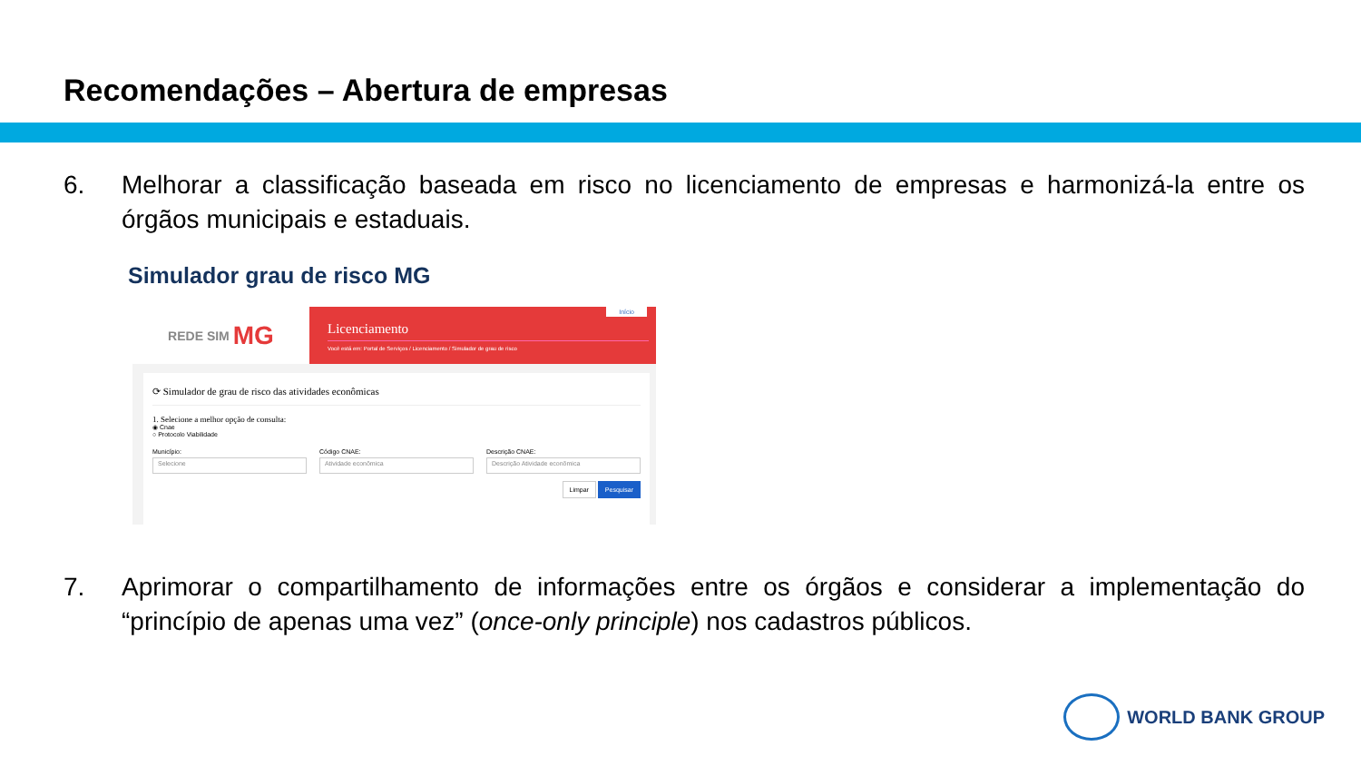Recomendações – Abertura de empresas
6. Melhorar a classificação baseada em risco no licenciamento de empresas e harmonizá-la entre os órgãos municipais e estaduais.
Simulador grau de risco MG
REDE SIM MG
Início
Licenciamento
Você está em: Portal de Serviços / Licenciamento / Simulador de grau de risco
⟳ Simulador de grau de risco das atividades econômicas
1. Selecione a melhor opção de consulta:
◉ Cnae
○ Protocolo Viabilidade
Município:
Selecione
Código CNAE:
Atividade econômica
Descrição CNAE:
Descrição Atividade econômica
Limpar Pesquisar
7. Aprimorar o compartilhamento de informações entre os órgãos e considerar a implementação do “princípio de apenas uma vez” (once-only principle) nos cadastros públicos.
WORLD BANK GROUP